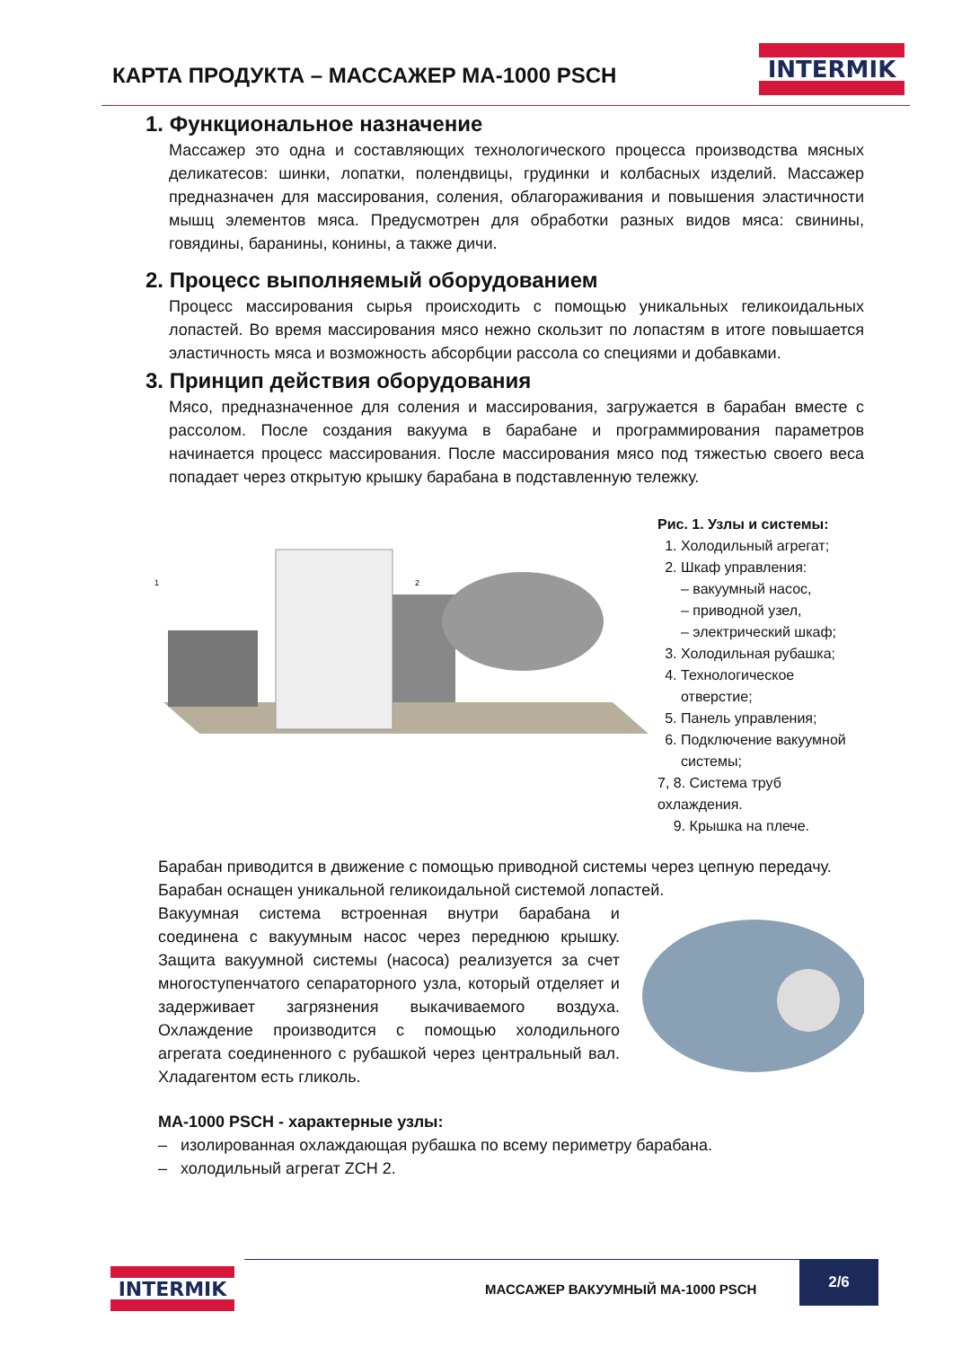КАРТА ПРОДУКТА – МАССАЖЕР МА-1000 PSCH
INTERMIK
1. Функциональное назначение
Массажер это одна и составляющих технологического процесса производства мясных деликатесов: шинки, лопатки, полендвицы, грудинки и колбасных изделий. Массажер предназначен для массирования, соления, облагораживания и повышения эластичности мышц элементов мяса. Предусмотрен для обработки разных видов мяса: свинины, говядины, баранины, конины, а также дичи.
2. Процесс выполняемый оборудованием
Процесс массирования сырья происходить с помощью уникальных геликоидальных лопастей. Во время массирования мясо нежно скользит по лопастям в итоге повышается эластичность мяса и возможность абсорбции рассола со специями и добавками.
3. Принцип действия оборудования
Мясо, предназначенное для соления и массирования, загружается в барабан вместе с рассолом. После создания вакуума в барабане и программирования параметров начинается процесс массирования. После массирования мясо под тяжестью своего веса попадает через открытую крышку барабана в подставленную тележку.
1
2
Рис. 1. Узлы и системы:
1. Холодильный агрегат;
2. Шкаф управления:
– вакуумный насос,
– приводной узел,
– электрический шкаф;
3. Холодильная рубашка;
4. Технологическое отверстие;
5. Панель управления;
6. Подключение вакуумной системы;
7, 8. Система труб охлаждения.
9. Крышка на плече.
Барабан приводится в движение с помощью приводной системы через цепную передачу.
Барабан оснащен уникальной геликоидальной системой лопастей.
Вакуумная система встроенная внутри барабана и соединена с вакуумным насос через переднюю крышку. Защита вакуумной системы (насоса) реализуется за счет многоступенчатого сепараторного узла, который отделяет и задерживает загрязнения выкачиваемого воздуха. Охлаждение производится с помощью холодильного агрегата соединенного с рубашкой через центральный вал. Хладагентом есть гликоль.
МА-1000 PSCH - характерные узлы:
– изолированная охлаждающая рубашка по всему периметру барабана.
– холодильный агрегат ZCH 2.
INTERMIK
МАССАЖЕР ВАКУУМНЫЙ МА-1000 PSCH
2/6